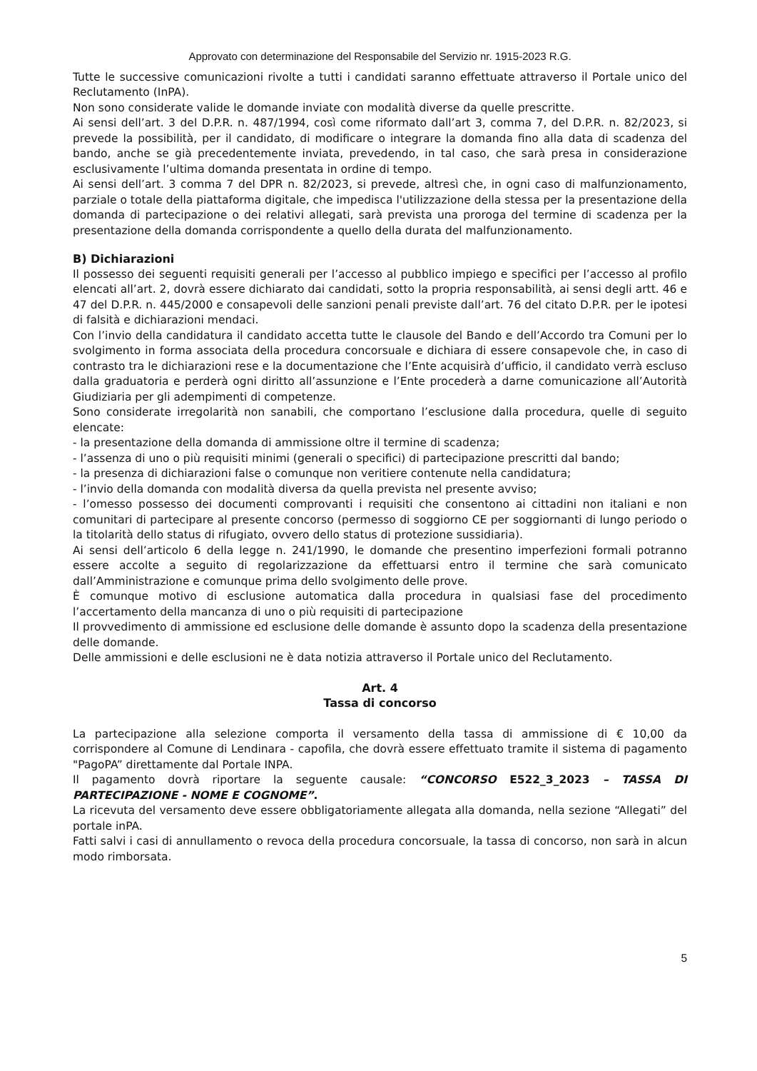Approvato con determinazione del Responsabile del Servizio nr. 1915-2023 R.G.
Tutte le successive comunicazioni rivolte a tutti i candidati saranno effettuate attraverso il Portale unico del Reclutamento (InPA).
Non sono considerate valide le domande inviate con modalità diverse da quelle prescritte.
Ai sensi dell’art. 3 del D.P.R. n. 487/1994, così come riformato dall’art 3, comma 7, del D.P.R. n. 82/2023, si prevede la possibilità, per il candidato, di modificare o integrare la domanda fino alla data di scadenza del bando, anche se già precedentemente inviata, prevedendo, in tal caso, che sarà presa in considerazione esclusivamente l’ultima domanda presentata in ordine di tempo.
Ai sensi dell’art. 3 comma 7 del DPR n. 82/2023, si prevede, altresì che, in ogni caso di malfunzionamento, parziale o totale della piattaforma digitale, che impedisca l'utilizzazione della stessa per la presentazione della domanda di partecipazione o dei relativi allegati, sarà prevista una proroga del termine di scadenza per la presentazione della domanda corrispondente a quello della durata del malfunzionamento.
B) Dichiarazioni
Il possesso dei seguenti requisiti generali per l’accesso al pubblico impiego e specifici per l’accesso al profilo elencati all’art. 2, dovrà essere dichiarato dai candidati, sotto la propria responsabilità, ai sensi degli artt. 46 e 47 del D.P.R. n. 445/2000 e consapevoli delle sanzioni penali previste dall’art. 76 del citato D.P.R. per le ipotesi di falsità e dichiarazioni mendaci.
Con l’invio della candidatura il candidato accetta tutte le clausole del Bando e dell’Accordo tra Comuni per lo svolgimento in forma associata della procedura concorsuale e dichiara di essere consapevole che, in caso di contrasto tra le dichiarazioni rese e la documentazione che l’Ente acquisirà d’ufficio, il candidato verrà escluso dalla graduatoria e perderà ogni diritto all’assunzione e l’Ente procederà a darne comunicazione all’Autorità Giudiziaria per gli adempimenti di competenze.
Sono considerate irregolarità non sanabili, che comportano l’esclusione dalla procedura, quelle di seguito elencate:
- la presentazione della domanda di ammissione oltre il termine di scadenza;
- l’assenza di uno o più requisiti minimi (generali o specifici) di partecipazione prescritti dal bando;
- la presenza di dichiarazioni false o comunque non veritiere contenute nella candidatura;
- l’invio della domanda con modalità diversa da quella prevista nel presente avviso;
- l’omesso possesso dei documenti comprovanti i requisiti che consentono ai cittadini non italiani e non comunitari di partecipare al presente concorso (permesso di soggiorno CE per soggiornanti di lungo periodo o la titolarità dello status di rifugiato, ovvero dello status di protezione sussidiaria).
Ai sensi dell’articolo 6 della legge n. 241/1990, le domande che presentino imperfezioni formali potranno essere accolte a seguito di regolarizzazione da effettuarsi entro il termine che sarà comunicato dall’Amministrazione e comunque prima dello svolgimento delle prove.
È comunque motivo di esclusione automatica dalla procedura in qualsiasi fase del procedimento l’accertamento della mancanza di uno o più requisiti di partecipazione
Il provvedimento di ammissione ed esclusione delle domande è assunto dopo la scadenza della presentazione delle domande.
Delle ammissioni e delle esclusioni ne è data notizia attraverso il Portale unico del Reclutamento.
Art. 4
Tassa di concorso
La partecipazione alla selezione comporta il versamento della tassa di ammissione di € 10,00 da corrispondere al Comune di Lendinara - capofila, che dovrà essere effettuato tramite il sistema di pagamento "PagoPA” direttamente dal Portale INPA.
Il pagamento dovrà riportare la seguente causale: “CONCORSO E522_3_2023 – TASSA DI PARTECIPAZIONE - NOME E COGNOME”.
La ricevuta del versamento deve essere obbligatoriamente allegata alla domanda, nella sezione “Allegati” del portale inPA.
Fatti salvi i casi di annullamento o revoca della procedura concorsuale, la tassa di concorso, non sarà in alcun modo rimborsata.
5